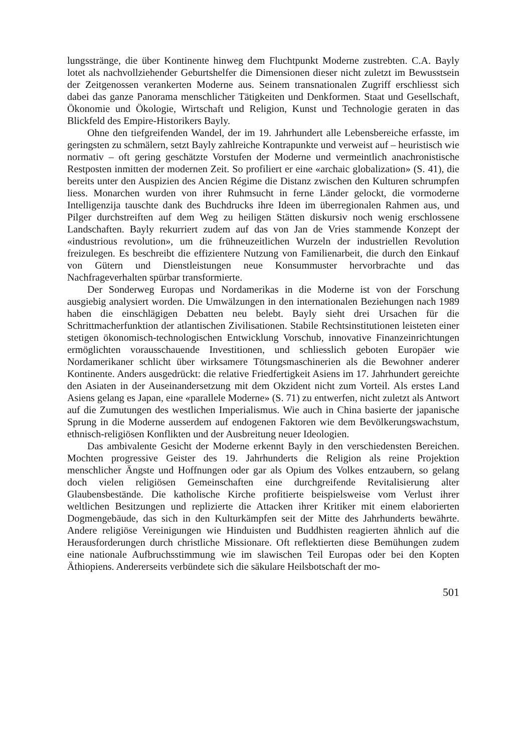lungsstränge, die über Kontinente hinweg dem Fluchtpunkt Moderne zustrebten. C.A. Bayly lotet als nachvollziehender Geburtshelfer die Dimensionen dieser nicht zuletzt im Bewusstsein der Zeitgenossen verankerten Moderne aus. Seinem transnationalen Zugriff erschliesst sich dabei das ganze Panorama menschlicher Tätigkeiten und Denkformen. Staat und Gesellschaft, Ökonomie und Ökologie, Wirtschaft und Religion, Kunst und Technologie geraten in das Blickfeld des Empire-Historikers Bayly.
Ohne den tiefgreifenden Wandel, der im 19. Jahrhundert alle Lebensbereiche erfasste, im geringsten zu schmälern, setzt Bayly zahlreiche Kontrapunkte und verweist auf – heuristisch wie normativ – oft gering geschätzte Vorstufen der Moderne und vermeintlich anachronistische Restposten inmitten der modernen Zeit. So profiliert er eine «archaic globalization» (S. 41), die bereits unter den Auspizien des Ancien Régime die Distanz zwischen den Kulturen schrumpfen liess. Monarchen wurden von ihrer Ruhmsucht in ferne Länder gelockt, die vormoderne Intelligenzija tauschte dank des Buchdrucks ihre Ideen im überregionalen Rahmen aus, und Pilger durchstreiften auf dem Weg zu heiligen Stätten diskursiv noch wenig erschlossene Landschaften. Bayly rekurriert zudem auf das von Jan de Vries stammende Konzept der «industrious revolution», um die frühneuzeitlichen Wurzeln der industriellen Revolution freizulegen. Es beschreibt die effizientere Nutzung von Familienarbeit, die durch den Einkauf von Gütern und Dienstleistungen neue Konsummuster hervorbrachte und das Nachfrageverhalten spürbar transformierte.
Der Sonderweg Europas und Nordamerikas in die Moderne ist von der Forschung ausgiebig analysiert worden. Die Umwälzungen in den internationalen Beziehungen nach 1989 haben die einschlägigen Debatten neu belebt. Bayly sieht drei Ursachen für die Schrittmacherfunktion der atlantischen Zivilisationen. Stabile Rechtsinstitutionen leisteten einer stetigen ökonomisch-technologischen Entwicklung Vorschub, innovative Finanzeinrichtungen ermöglichten vorausschauende Investitionen, und schliesslich geboten Europäer wie Nordamerikaner schlicht über wirksamere Tötungsmaschinerien als die Bewohner anderer Kontinente. Anders ausgedrückt: die relative Friedfertigkeit Asiens im 17. Jahrhundert gereichte den Asiaten in der Auseinandersetzung mit dem Okzident nicht zum Vorteil. Als erstes Land Asiens gelang es Japan, eine «parallele Moderne» (S. 71) zu entwerfen, nicht zuletzt als Antwort auf die Zumutungen des westlichen Imperialismus. Wie auch in China basierte der japanische Sprung in die Moderne ausserdem auf endogenen Faktoren wie dem Bevölkerungswachstum, ethnisch-religiösen Konflikten und der Ausbreitung neuer Ideologien.
Das ambivalente Gesicht der Moderne erkennt Bayly in den verschiedensten Bereichen. Mochten progressive Geister des 19. Jahrhunderts die Religion als reine Projektion menschlicher Ängste und Hoffnungen oder gar als Opium des Volkes entzaubern, so gelang doch vielen religiösen Gemeinschaften eine durchgreifende Revitalisierung alter Glaubensbestände. Die katholische Kirche profitierte beispielsweise vom Verlust ihrer weltlichen Besitzungen und replizierte die Attacken ihrer Kritiker mit einem elaborierten Dogmengebäude, das sich in den Kulturkämpfen seit der Mitte des Jahrhunderts bewährte. Andere religiöse Vereinigungen wie Hinduisten und Buddhisten reagierten ähnlich auf die Herausforderungen durch christliche Missionare. Oft reflektierten diese Bemühungen zudem eine nationale Aufbruchsstimmung wie im slawischen Teil Europas oder bei den Kopten Äthiopiens. Andererseits verbündete sich die säkulare Heilsbotschaft der mo-
501